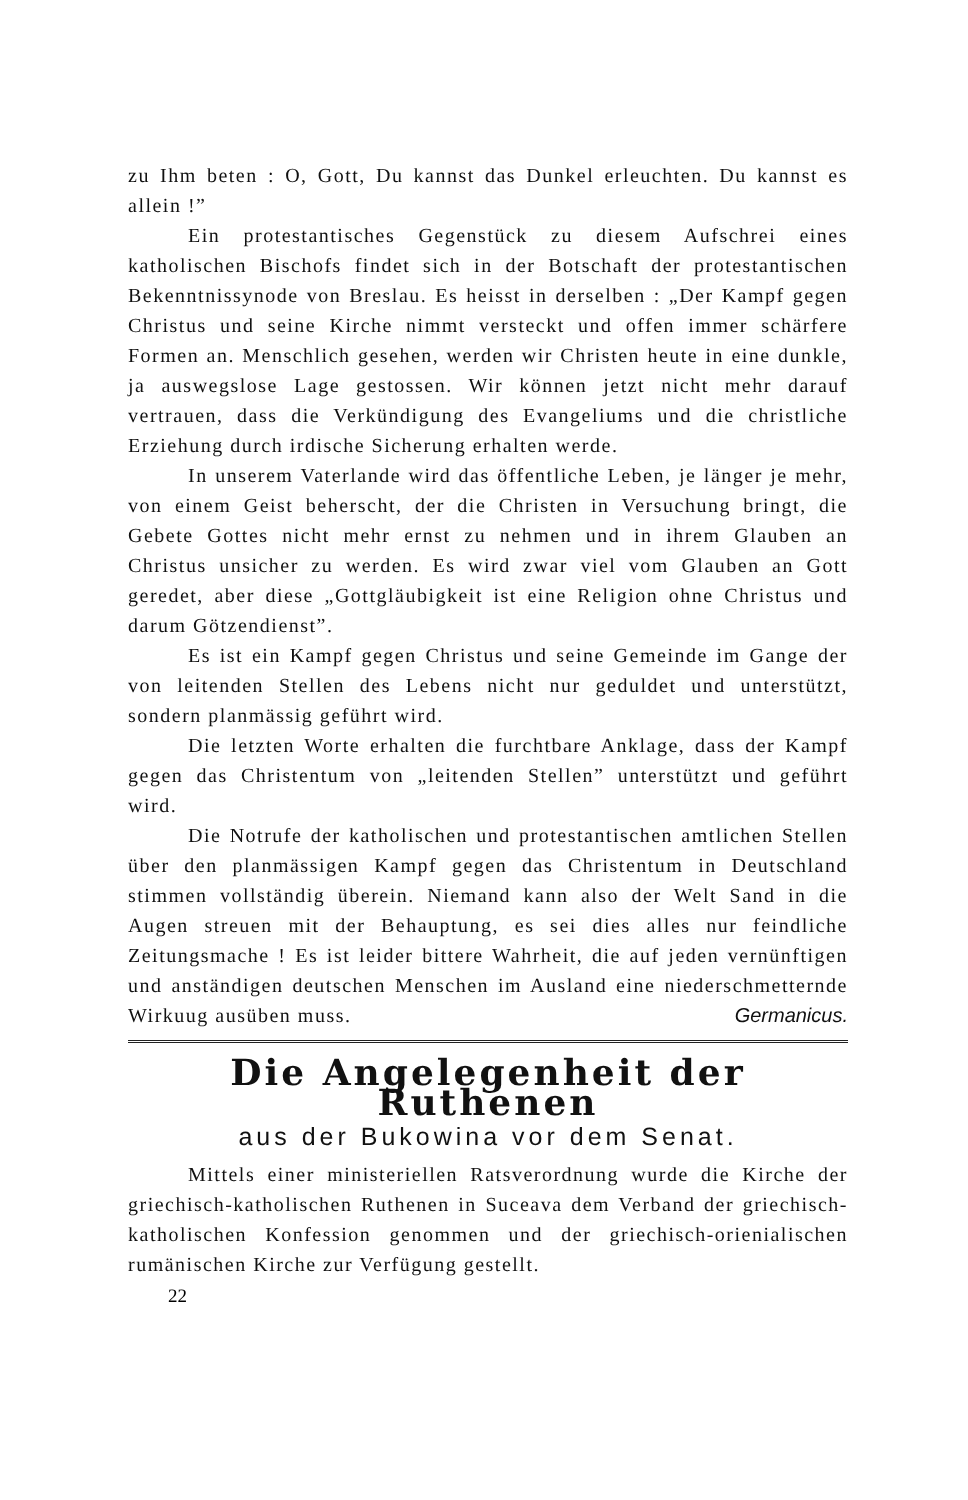zu Ihm beten : O, Gott, Du kannst das Dunkel erleuchten. Du kannst es allein !”
Ein protestantisches Gegenstück zu diesem Aufschrei eines katholischen Bischofs findet sich in der Botschaft der protestantischen Bekenntnissynode von Breslau. Es heisst in derselben : „Der Kampf gegen Christus und seine Kirche nimmt versteckt und offen immer schärfere Formen an. Menschlich gesehen, werden wir Christen heute in eine dunkle, ja auswegslose Lage gestossen. Wir können jetzt nicht mehr darauf vertrauen, dass die Verkündigung des Evangeliums und die christliche Erziehung durch irdische Sicherung erhalten werde.
In unserem Vaterlande wird das öffentliche Leben, je länger je mehr, von einem Geist beherscht, der die Christen in Versuchung bringt, die Gebete Gottes nicht mehr ernst zu nehmen und in ihrem Glauben an Christus unsicher zu werden. Es wird zwar viel vom Glauben an Gott geredet, aber diese „Gottgläubigkeit ist eine Religion ohne Christus und darum Götzendienst”.
Es ist ein Kampf gegen Christus und seine Gemeinde im Gange der von leitenden Stellen des Lebens nicht nur geduldet und unterstützt, sondern planmässig geführt wird.
Die letzten Worte erhalten die furchtbare Anklage, dass der Kampf gegen das Christentum von „leitenden Stellen” unterstützt und geführt wird.
Die Notrufe der katholischen und protestantischen amtlichen Stellen über den planmässigen Kampf gegen das Christentum in Deutschland stimmen vollständig überein. Niemand kann also der Welt Sand in die Augen streuen mit der Behauptung, es sei dies alles nur feindliche Zeitungsmache ! Es ist leider bittere Wahrheit, die auf jeden vernünftigen und anständigen deutschen Menschen im Ausland eine niederschmetternde Wirkuug ausüben muss. Germanicus.
Die Angelegenheit der Ruthenen
aus der Bukowina vor dem Senat.
Mittels einer ministeriellen Ratsverordnung wurde die Kirche der griechisch-katholischen Ruthenen in Suceava dem Verband der griechisch-katholischen Konfession genommen und der griechisch-orienialischen rumänischen Kirche zur Verfügung gestellt.
22